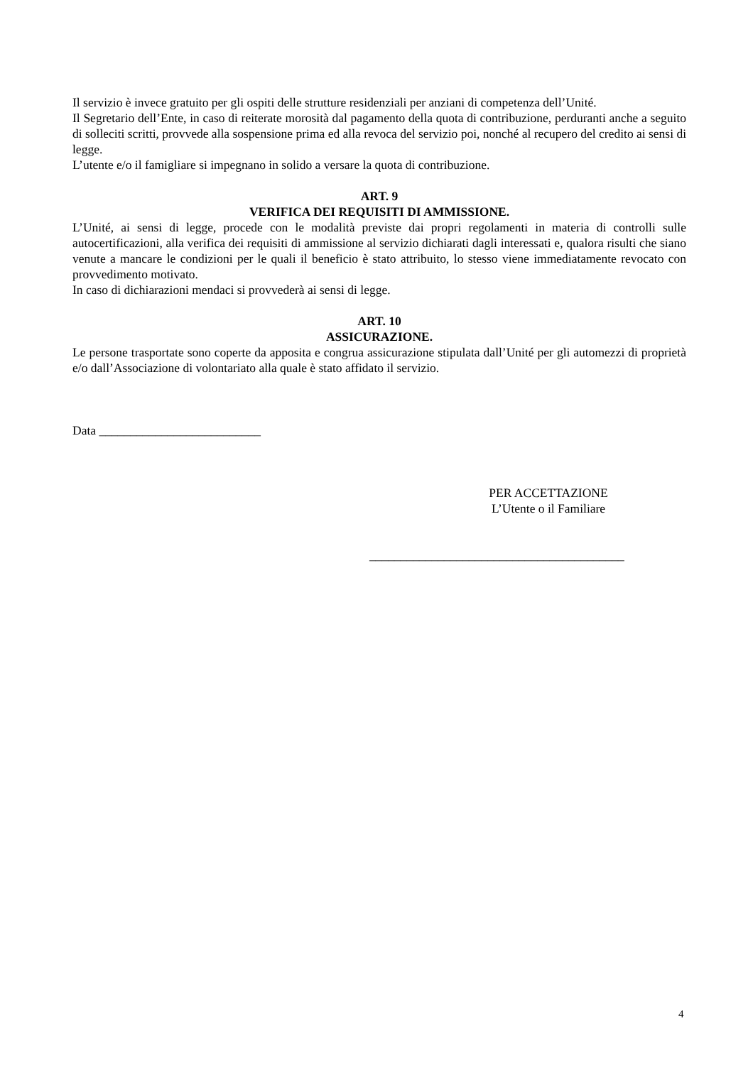Il servizio è invece gratuito per gli ospiti delle strutture residenziali per anziani di competenza dell’Unité.
Il Segretario dell’Ente, in caso di reiterate morosità dal pagamento della quota di contribuzione, perduranti anche a seguito di solleciti scritti, provvede alla sospensione prima ed alla revoca del servizio poi, nonché al recupero del credito ai sensi di legge.
L’utente e/o il famigliare si impegnano in solido a versare la quota di contribuzione.
ART. 9
VERIFICA DEI REQUISITI DI AMMISSIONE.
L’Unité, ai sensi di legge, procede con le modalità previste dai propri regolamenti in materia di controlli sulle autocertificazioni, alla verifica dei requisiti di ammissione al servizio dichiarati dagli interessati e, qualora risulti che siano venute a mancare le condizioni per le quali il beneficio è stato attribuito, lo stesso viene immediatamente revocato con provvedimento motivato.
In caso di dichiarazioni mendaci si provvederà ai sensi di legge.
ART. 10
ASSICURAZIONE.
Le persone trasportate sono coperte da apposita e congrua assicurazione stipulata dall’Unité per gli automezzi di proprietà e/o dall’Associazione di volontariato alla quale è stato affidato il servizio.
Data __________________________
PER ACCETTAZIONE
L’Utente o il Familiare
_________________________________________
4